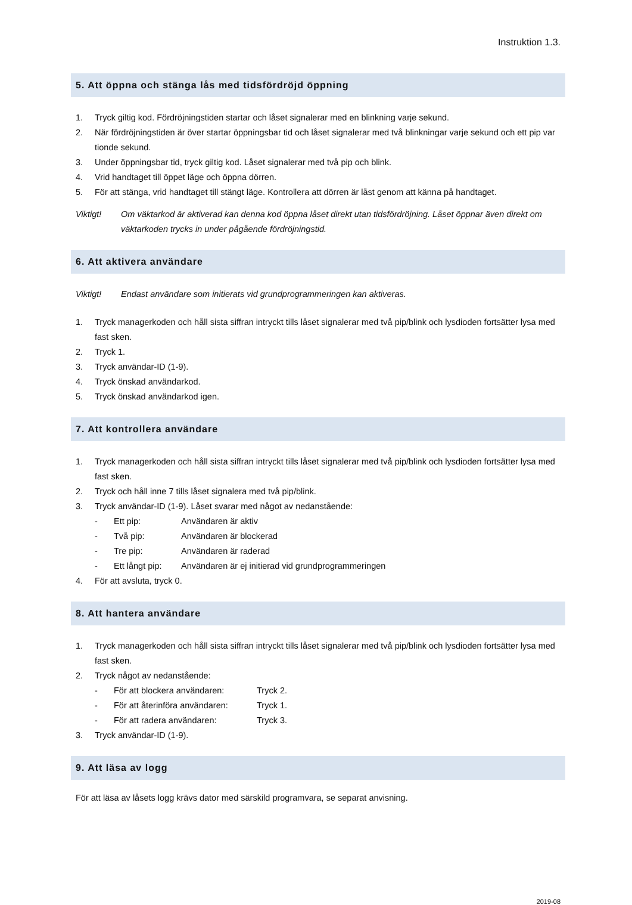Instruktion 1.3.
5. Att öppna och stänga lås med tidsfördröjd öppning
1. Tryck giltig kod. Fördröjningstiden startar och låset signalerar med en blinkning varje sekund.
2. När fördröjningstiden är över startar öppningsbar tid och låset signalerar med två blinkningar varje sekund och ett pip var tionde sekund.
3. Under öppningsbar tid, tryck giltig kod. Låset signalerar med två pip och blink.
4. Vrid handtaget till öppet läge och öppna dörren.
5. För att stänga, vrid handtaget till stängt läge. Kontrollera att dörren är låst genom att känna på handtaget.
Viktigt! Om väktarkod är aktiverad kan denna kod öppna låset direkt utan tidsfördröjning. Låset öppnar även direkt om väktarkoden trycks in under pågående fördröjningstid.
6. Att aktivera användare
Viktigt! Endast användare som initierats vid grundprogrammeringen kan aktiveras.
1. Tryck managerkoden och håll sista siffran intryckt tills låset signalerar med två pip/blink och lysdioden fortsätter lysa med fast sken.
2. Tryck 1.
3. Tryck användar-ID (1-9).
4. Tryck önskad användarkod.
5. Tryck önskad användarkod igen.
7. Att kontrollera användare
1. Tryck managerkoden och håll sista siffran intryckt tills låset signalerar med två pip/blink och lysdioden fortsätter lysa med fast sken.
2. Tryck och håll inne 7 tills låset signalera med två pip/blink.
3. Tryck användar-ID (1-9). Låset svarar med något av nedanstående:
- Ett pip: Användaren är aktiv
- Två pip: Användaren är blockerad
- Tre pip: Användaren är raderad
- Ett långt pip: Användaren är ej initierad vid grundprogrammeringen
4. För att avsluta, tryck 0.
8. Att hantera användare
1. Tryck managerkoden och håll sista siffran intryckt tills låset signalerar med två pip/blink och lysdioden fortsätter lysa med fast sken.
2. Tryck något av nedanstående:
- För att blockera användaren: Tryck 2.
- För att återinföra användaren: Tryck 1.
- För att radera användaren: Tryck 3.
3. Tryck användar-ID (1-9).
9. Att läsa av logg
För att läsa av låsets logg krävs dator med särskild programvara, se separat anvisning.
2019-08